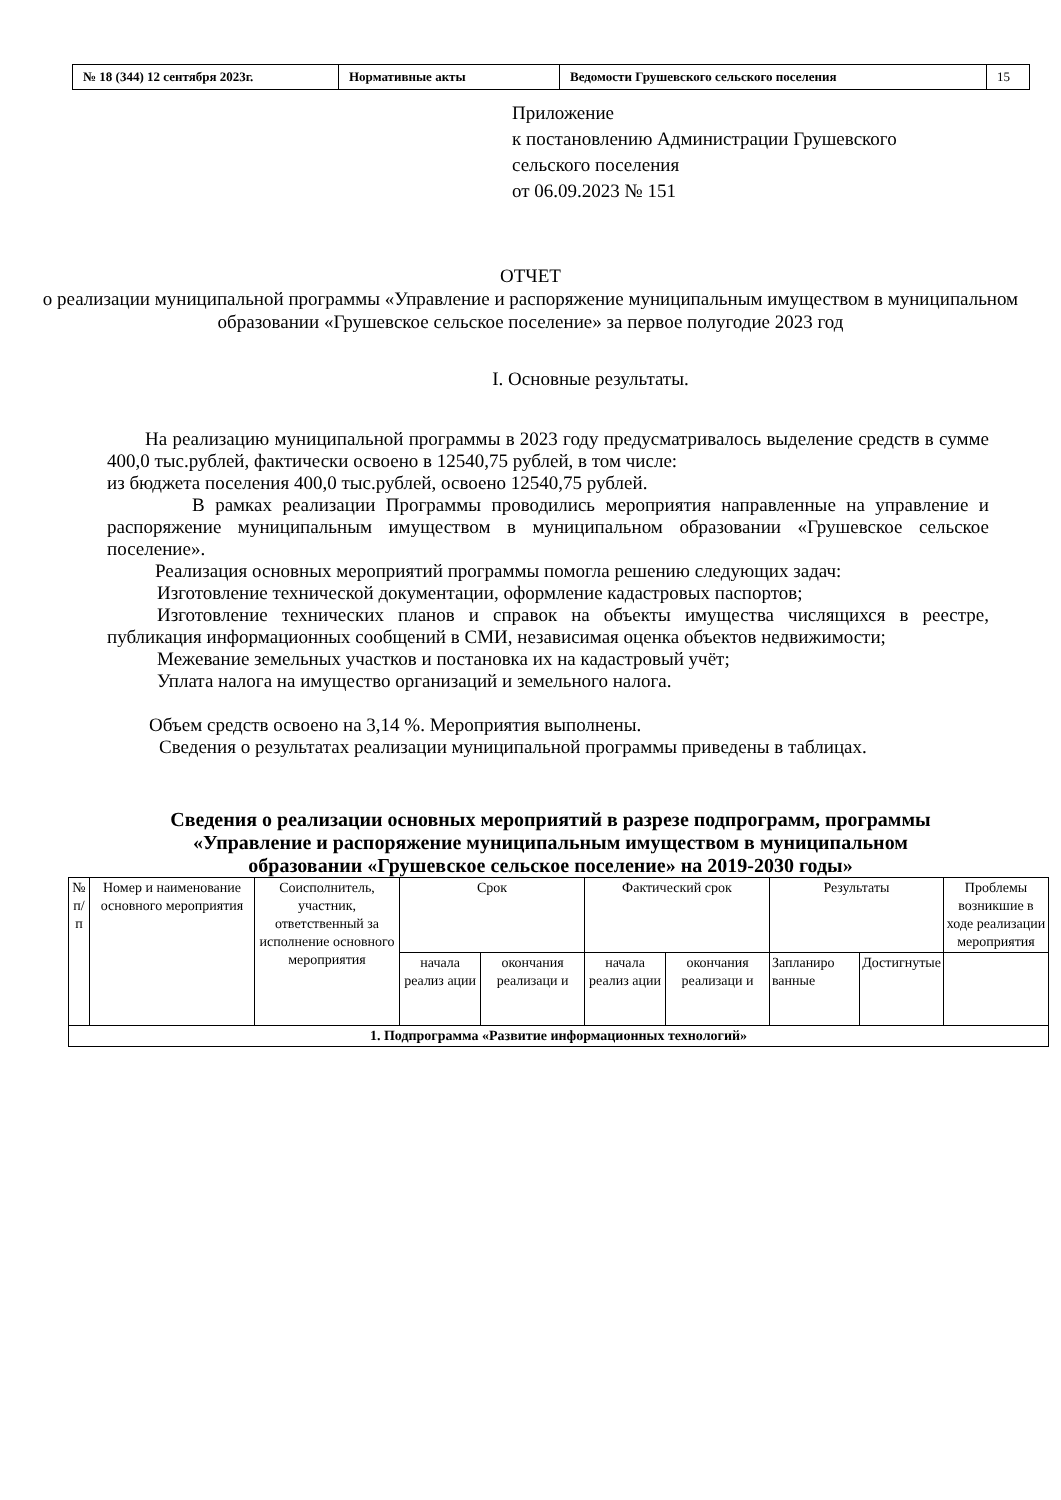| № 18 (344) 12 сентября 2023г. | Нормативные акты | Ведомости Грушевского сельского поселения | 15 |
Приложение
к постановлению Администрации Грушевского
сельского поселения
от 06.09.2023 № 151
ОТЧЕТ
о реализации муниципальной программы «Управление и распоряжение муниципальным имуществом в муниципальном образовании «Грушевское сельское поселение» за первое полугодие 2023 год
I. Основные результаты.
На реализацию муниципальной программы в 2023 году предусматривалось выделение средств в сумме 400,0 тыс.рублей, фактически освоено в 12540,75 рублей, в том числе:
из бюджета поселения 400,0 тыс.рублей, освоено 12540,75 рублей.
В рамках реализации Программы проводились мероприятия направленные на управление и распоряжение муниципальным имуществом в муниципальном образовании «Грушевское сельское поселение».
Реализация основных мероприятий программы помогла решению следующих задач:
Изготовление технической документации, оформление кадастровых паспортов;
Изготовление технических планов и справок на объекты имущества числящихся в реестре, публикация информационных сообщений в СМИ, независимая оценка объектов недвижимости;
Межевание земельных участков и постановка их на кадастровый учёт;
Уплата налога на имущество организаций и земельного налога.
Объем средств освоено на 3,14 %. Мероприятия выполнены.
Сведения о результатах реализации муниципальной программы приведены в таблицах.
Сведения о реализации основных мероприятий в разрезе подпрограмм, программы
«Управление и распоряжение муниципальным имуществом в муниципальном
образовании «Грушевское сельское поселение» на 2019-2030 годы»
| № п/п | Номер и наименование основного мероприятия | Соисполнитель, участник, ответственный за исполнение основного мероприятия | Срок | | Фактический срок | | Результаты | | Проблемы возникшие в ходе реализации мероприятия |
| --- | --- | --- | --- | --- | --- | --- | --- | --- | --- |
| | | | начала реализ ации | окончания реализаци и | начала реализ ации | окончания реализаци и | Запланиро ванные | Достигнутые | |
| 1. Подпрограмма «Развитие информационных технологий» | | | | | | | | | |